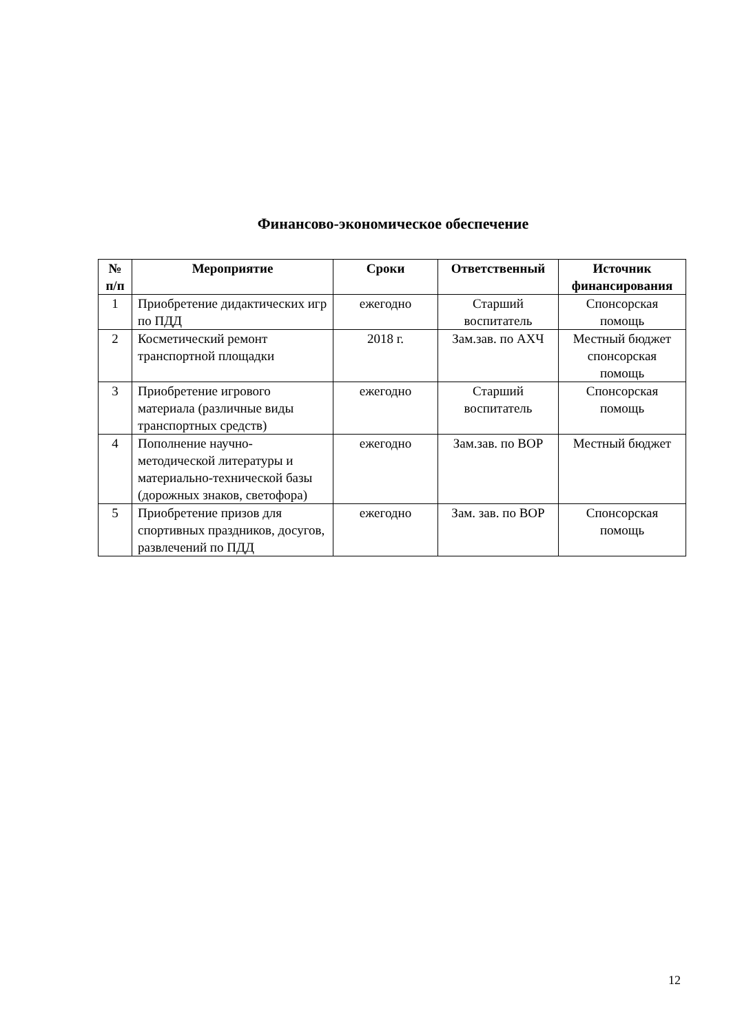Финансово-экономическое обеспечение
| № п/п | Мероприятие | Сроки | Ответственный | Источник финансирования |
| --- | --- | --- | --- | --- |
| 1 | Приобретение дидактических игр по ПДД | ежегодно | Старший воспитатель | Спонсорская помощь |
| 2 | Косметический ремонт транспортной площадки | 2018 г. | Зам.зав. по АХЧ | Местный бюджет спонсорская помощь |
| 3 | Приобретение игрового материала (различные виды транспортных средств) | ежегодно | Старший воспитатель | Спонсорская помощь |
| 4 | Пополнение научно-методической литературы и материально-технической базы (дорожных знаков, светофора) | ежегодно | Зам.зав. по ВОР | Местный бюджет |
| 5 | Приобретение призов для спортивных праздников, досугов, развлечений по ПДД | ежегодно | Зам. зав. по ВОР | Спонсорская помощь |
12